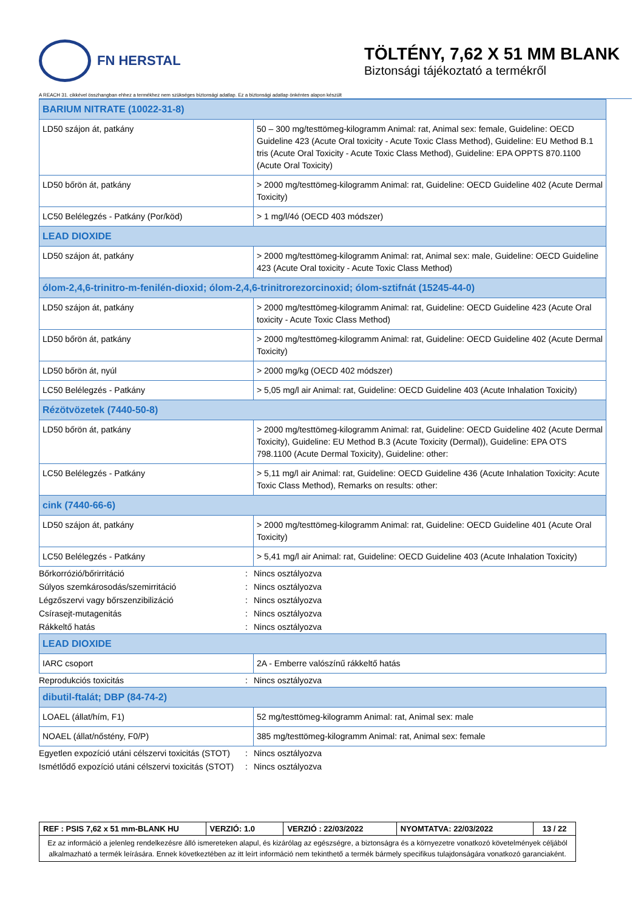FN HERSTAL
TÖLTÉNY, 7,62 X 51 MM BLANK
Biztonsági tájékoztató a termékről
A REACH 31. cikkével összhangban ehhez a termékhez nem szükséges biztonsági adatlap. Ez a biztonsági adatlap önkéntes alapon készült
| BARIUM NITRATE (10022-31-8) | |
| LD50 szájon át, patkány | 50 – 300 mg/testtömeg-kilogramm Animal: rat, Animal sex: female, Guideline: OECD Guideline 423 (Acute Oral toxicity - Acute Toxic Class Method), Guideline: EU Method B.1 tris (Acute Oral Toxicity - Acute Toxic Class Method), Guideline: EPA OPPTS 870.1100 (Acute Oral Toxicity) |
| LD50 bőrön át, patkány | > 2000 mg/testtömeg-kilogramm Animal: rat, Guideline: OECD Guideline 402 (Acute Dermal Toxicity) |
| LC50 Belélegzés - Patkány (Por/köd) | > 1 mg/l/4ó (OECD 403 módszer) |
| LEAD DIOXIDE | |
| LD50 szájon át, patkány | > 2000 mg/testtömeg-kilogramm Animal: rat, Animal sex: male, Guideline: OECD Guideline 423 (Acute Oral toxicity - Acute Toxic Class Method) |
| ólom-2,4,6-trinitro-m-fenilén-dioxid; ólom-2,4,6-trinitrorezorcinoxid; ólom-sztifnát (15245-44-0) | |
| LD50 szájon át, patkány | > 2000 mg/testtömeg-kilogramm Animal: rat, Guideline: OECD Guideline 423 (Acute Oral toxicity - Acute Toxic Class Method) |
| LD50 bőrön át, patkány | > 2000 mg/testtömeg-kilogramm Animal: rat, Guideline: OECD Guideline 402 (Acute Dermal Toxicity) |
| LD50 bőrön át, nyúl | > 2000 mg/kg (OECD 402 módszer) |
| LC50 Belélegzés - Patkány | > 5,05 mg/l air Animal: rat, Guideline: OECD Guideline 403 (Acute Inhalation Toxicity) |
| Rézötvözetek (7440-50-8) | |
| LD50 bőrön át, patkány | > 2000 mg/testtömeg-kilogramm Animal: rat, Guideline: OECD Guideline 402 (Acute Dermal Toxicity), Guideline: EU Method B.3 (Acute Toxicity (Dermal)), Guideline: EPA OTS 798.1100 (Acute Dermal Toxicity), Guideline: other: |
| LC50 Belélegzés - Patkány | > 5,11 mg/l air Animal: rat, Guideline: OECD Guideline 436 (Acute Inhalation Toxicity: Acute Toxic Class Method), Remarks on results: other: |
| cink (7440-66-6) | |
| LD50 szájon át, patkány | > 2000 mg/testtömeg-kilogramm Animal: rat, Guideline: OECD Guideline 401 (Acute Oral Toxicity) |
| LC50 Belélegzés - Patkány | > 5,41 mg/l air Animal: rat, Guideline: OECD Guideline 403 (Acute Inhalation Toxicity) |
Bőrkorrózió/bőrirritáció: Nincs osztályozva
Súlyos szemkárosodás/szemirritáció: Nincs osztályozva
Légzőszervi vagy bőrszenzibilizáció: Nincs osztályozva
Csírasejt-mutagenitás: Nincs osztályozva
Rákkeltő hatás: Nincs osztályozva
| LEAD DIOXIDE | |
| IARC csoport | 2A - Emberre valószínű rákkeltő hatás |
Reprodukciós toxicitás: Nincs osztályozva
| dibutil-ftalát; DBP (84-74-2) | |
| LOAEL (állat/hím, F1) | 52 mg/testtömeg-kilogramm Animal: rat, Animal sex: male |
| NOAEL (állat/nőstény, F0/P) | 385 mg/testtömeg-kilogramm Animal: rat, Animal sex: female |
Egyetlen expozíció utáni célszervi toxicitás (STOT): Nincs osztályozva
Ismétlődő expozíció utáni célszervi toxicitás (STOT): Nincs osztályozva
| REF : PSIS 7,62 x 51 mm-BLANK HU | VERZIÓ: 1.0 | VERZIÓ : 22/03/2022 | NYOMTATVA: 22/03/2022 | 13 / 22 |
| Ez az információ a jelenleg rendelkezésre álló ismereteken alapul, és kizárólag az egészségre, a biztonságra és a környezetre vonatkozó követelmények céljából alkalmazható a termék leírására. Ennek következtében az itt leírt információ nem tekinthető a termék bármely specifikus tulajdonságára vonatkozó garanciaként. | | | | |